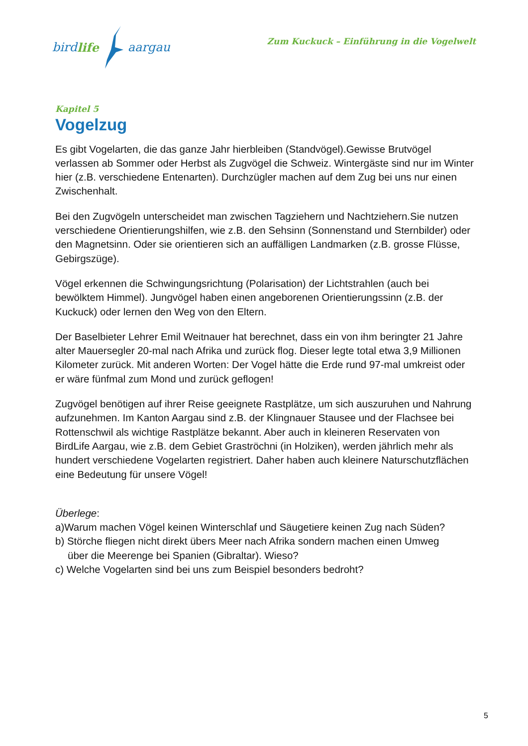bird life aargau
Zum Kuckuck – Einführung in die Vogelwelt
Kapitel 5
Vogelzug
Es gibt Vogelarten, die das ganze Jahr hierbleiben (Standvögel).Gewisse Brutvögel verlassen ab Sommer oder Herbst als Zugvögel die Schweiz. Wintergäste sind nur im Winter hier (z.B. verschiedene Entenarten). Durchzügler machen auf dem Zug bei uns nur einen Zwischenhalt.
Bei den Zugvögeln unterscheidet man zwischen Tagziehern und Nachtziehern.Sie nutzen verschiedene Orientierungshilfen, wie z.B. den Sehsinn (Sonnenstand und Sternbilder) oder den Magnetsinn. Oder sie orientieren sich an auffälligen Landmarken (z.B. grosse Flüsse, Gebirgszüge).
Vögel erkennen die Schwingungsrichtung (Polarisation) der Lichtstrahlen (auch bei bewölktem Himmel). Jungvögel haben einen angeborenen Orientierungssinn (z.B. der Kuckuck) oder lernen den Weg von den Eltern.
Der Baselbieter Lehrer Emil Weitnauer hat berechnet, dass ein von ihm beringter 21 Jahre alter Mauersegler 20-mal nach Afrika und zurück flog. Dieser legte total etwa 3,9 Millionen Kilometer zurück. Mit anderen Worten: Der Vogel hätte die Erde rund 97-mal umkreist oder er wäre fünfmal zum Mond und zurück geflogen!
Zugvögel benötigen auf ihrer Reise geeignete Rastplätze, um sich auszuruhen und Nahrung aufzunehmen. Im Kanton Aargau sind z.B. der Klingnauer Stausee und der Flachsee bei Rottenschwil als wichtige Rastplätze bekannt. Aber auch in kleineren Reservaten von BirdLife Aargau, wie z.B. dem Gebiet Graströchni (in Holziken), werden jährlich mehr als hundert verschiedene Vogelarten registriert. Daher haben auch kleinere Naturschutzflächen eine Bedeutung für unsere Vögel!
Überlege:
a)Warum machen Vögel keinen Winterschlaf und Säugetiere keinen Zug nach Süden?
b) Störche fliegen nicht direkt übers Meer nach Afrika sondern machen einen Umweg
über die Meerenge bei Spanien (Gibraltar). Wieso?
c) Welche Vogelarten sind bei uns zum Beispiel besonders bedroht?
5